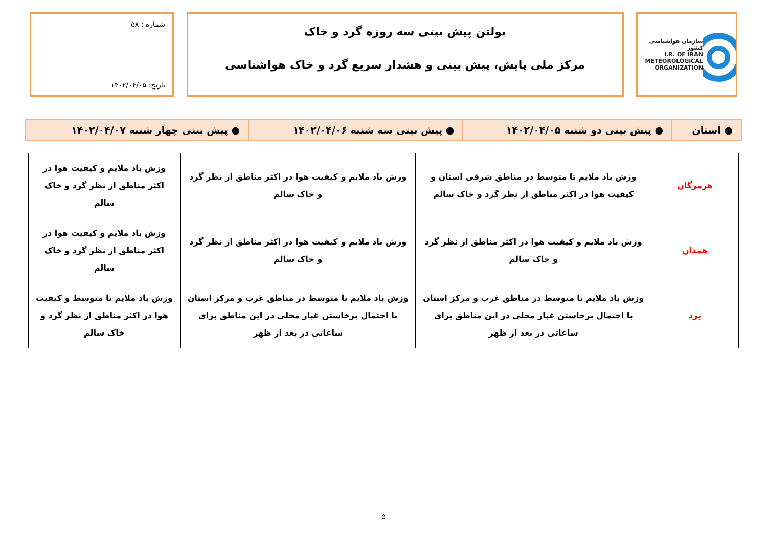سازمان هواشناسی کشور
I.R. OF IRAN
METEOROLOGICAL
ORGANIZATION
بولتن پیش بینی سه روزه گرد و خاک
مرکز ملی پایش، پیش بینی و هشدار سریع گرد و خاک هواشناسی
شماره : ۵۸
تاریخ: ۱۴۰۲/۰۴/۰۵
| ● استان | ● پیش بینی دو شنبه ۱۴۰۲/۰۴/۰۵ | ● پیش بینی سه شنبه ۱۴۰۲/۰۴/۰۶ | ● پیش بینی چهار شنبه ۱۴۰۲/۰۴/۰۷ |
| هرمزگان | وزش باد ملایم تا متوسط در مناطق شرقی استان و کیفیت هوا در اکثر مناطق از نظر گرد و خاک سالم | وزش باد ملایم و کیفیت هوا در اکثر مناطق از نظر گرد و خاک سالم | وزش باد ملایم و کیفیت هوا در اکثر مناطق از نظر گرد و خاک سالم |
| همدان | وزش باد ملایم و کیفیت هوا در اکثر مناطق از نظر گرد و خاک سالم | وزش باد ملایم و کیفیت هوا در اکثر مناطق از نظر گرد و خاک سالم | وزش باد ملایم و کیفیت هوا در اکثر مناطق از نظر گرد و خاک سالم |
| یزد | وزش باد ملایم تا متوسط در مناطق غرب و مرکز استان با احتمال برخاستن غبار محلی در این مناطق برای ساعاتی در بعد از ظهر | وزش باد ملایم تا متوسط در مناطق غرب و مرکز استان با احتمال برخاستن غبار محلی در این مناطق برای ساعاتی در بعد از ظهر | وزش باد ملایم تا متوسط و کیفیت هوا در اکثر مناطق از نظر گرد و خاک سالم |
۵